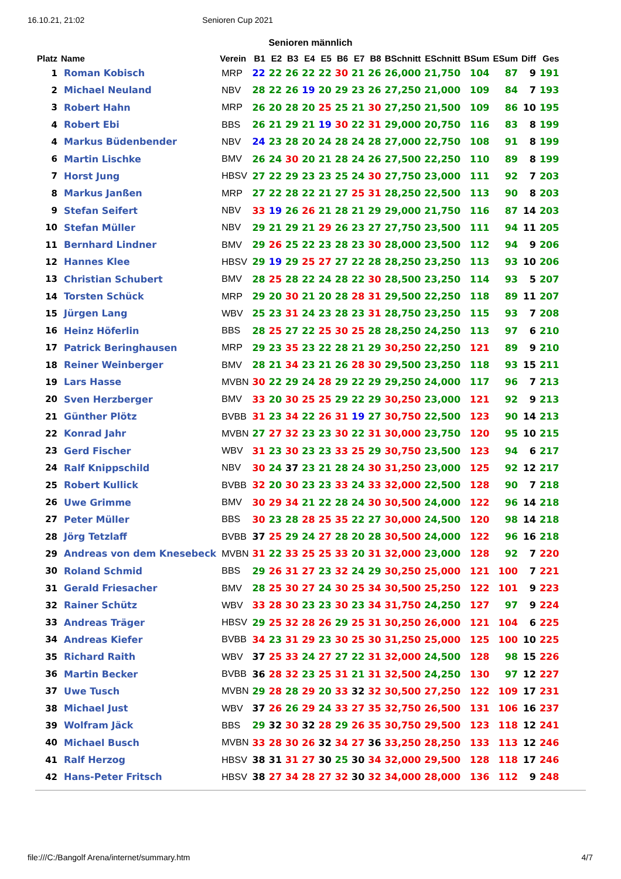16.10.21, 21:02 Senioren Cup 2021
Senioren männlich
| Platz | Name | Verein | B1 | E2 | B3 | E4 | E5 | B6 | E7 | B8 | BSchnitt | ESchnitt | BSum | ESum | Diff | Ges |
| --- | --- | --- | --- | --- | --- | --- | --- | --- | --- | --- | --- | --- | --- | --- | --- | --- |
| 1 | Roman Kobisch | MRP | 22 | 22 | 26 | 22 | 22 | 30 | 21 | 26 | 26,000 | 21,750 | 104 | 87 | 9 | 191 |
| 2 | Michael Neuland | NBV | 28 | 22 | 26 | 19 | 20 | 29 | 23 | 26 | 27,250 | 21,000 | 109 | 84 | 7 | 193 |
| 3 | Robert Hahn | MRP | 26 | 20 | 28 | 20 | 25 | 25 | 21 | 30 | 27,250 | 21,500 | 109 | 86 | 10 | 195 |
| 4 | Robert Ebi | BBS | 26 | 21 | 29 | 21 | 19 | 30 | 22 | 31 | 29,000 | 20,750 | 116 | 83 | 8 | 199 |
| 4 | Markus Büdenbender | NBV | 24 | 23 | 28 | 20 | 24 | 28 | 24 | 28 | 27,000 | 22,750 | 108 | 91 | 8 | 199 |
| 6 | Martin Lischke | BMV | 26 | 24 | 30 | 20 | 21 | 28 | 24 | 26 | 27,500 | 22,250 | 110 | 89 | 8 | 199 |
| 7 | Horst Jung | HBSV | 27 | 22 | 29 | 23 | 23 | 25 | 24 | 30 | 27,750 | 23,000 | 111 | 92 | 7 | 203 |
| 8 | Markus Janßen | MRP | 27 | 22 | 28 | 22 | 21 | 27 | 25 | 31 | 28,250 | 22,500 | 113 | 90 | 8 | 203 |
| 9 | Stefan Seifert | NBV | 33 | 19 | 26 | 26 | 21 | 28 | 21 | 29 | 29,000 | 21,750 | 116 | 87 | 14 | 203 |
| 10 | Stefan Müller | NBV | 29 | 21 | 29 | 21 | 29 | 26 | 23 | 27 | 27,750 | 23,500 | 111 | 94 | 11 | 205 |
| 11 | Bernhard Lindner | BMV | 29 | 26 | 25 | 22 | 23 | 28 | 23 | 30 | 28,000 | 23,500 | 112 | 94 | 9 | 206 |
| 12 | Hannes Klee | HBSV | 29 | 19 | 29 | 25 | 27 | 27 | 22 | 28 | 28,250 | 23,250 | 113 | 93 | 10 | 206 |
| 13 | Christian Schubert | BMV | 28 | 25 | 28 | 22 | 24 | 28 | 22 | 30 | 28,500 | 23,250 | 114 | 93 | 5 | 207 |
| 14 | Torsten Schück | MRP | 29 | 20 | 30 | 21 | 20 | 28 | 28 | 31 | 29,500 | 22,250 | 118 | 89 | 11 | 207 |
| 15 | Jürgen Lang | WBV | 25 | 23 | 31 | 24 | 23 | 28 | 23 | 31 | 28,750 | 23,250 | 115 | 93 | 7 | 208 |
| 16 | Heinz Höferlin | BBS | 28 | 25 | 27 | 22 | 25 | 30 | 25 | 28 | 28,250 | 24,250 | 113 | 97 | 6 | 210 |
| 17 | Patrick Beringhausen | MRP | 29 | 23 | 35 | 23 | 22 | 28 | 21 | 29 | 30,250 | 22,250 | 121 | 89 | 9 | 210 |
| 18 | Reiner Weinberger | BMV | 28 | 21 | 34 | 23 | 21 | 26 | 28 | 30 | 29,500 | 23,250 | 118 | 93 | 15 | 211 |
| 19 | Lars Hasse | MVBN | 30 | 22 | 29 | 24 | 28 | 29 | 22 | 29 | 29,250 | 24,000 | 117 | 96 | 7 | 213 |
| 20 | Sven Herzberger | BMV | 33 | 20 | 30 | 25 | 25 | 29 | 22 | 29 | 30,250 | 23,000 | 121 | 92 | 9 | 213 |
| 21 | Günther Plötz | BVBB | 31 | 23 | 34 | 22 | 26 | 31 | 19 | 27 | 30,750 | 22,500 | 123 | 90 | 14 | 213 |
| 22 | Konrad Jahr | MVBN | 27 | 27 | 32 | 23 | 23 | 30 | 22 | 31 | 30,000 | 23,750 | 120 | 95 | 10 | 215 |
| 23 | Gerd Fischer | WBV | 31 | 23 | 30 | 23 | 23 | 33 | 25 | 29 | 30,750 | 23,500 | 123 | 94 | 6 | 217 |
| 24 | Ralf Knippschild | NBV | 30 | 24 | 37 | 23 | 21 | 28 | 24 | 30 | 31,250 | 23,000 | 125 | 92 | 12 | 217 |
| 25 | Robert Kullick | BVBB | 32 | 20 | 30 | 23 | 23 | 33 | 24 | 33 | 32,000 | 22,500 | 128 | 90 | 7 | 218 |
| 26 | Uwe Grimme | BMV | 30 | 29 | 34 | 21 | 22 | 28 | 24 | 30 | 30,500 | 24,000 | 122 | 96 | 14 | 218 |
| 27 | Peter Müller | BBS | 30 | 23 | 28 | 28 | 25 | 35 | 22 | 27 | 30,000 | 24,500 | 120 | 98 | 14 | 218 |
| 28 | Jörg Tetzlaff | BVBB | 37 | 25 | 29 | 24 | 27 | 28 | 20 | 28 | 30,500 | 24,000 | 122 | 96 | 16 | 218 |
| 29 | Andreas von dem Knesebeck | MVBN | 31 | 22 | 33 | 25 | 25 | 33 | 20 | 31 | 32,000 | 23,000 | 128 | 92 | 7 | 220 |
| 30 | Roland Schmid | BBS | 29 | 26 | 31 | 27 | 23 | 32 | 24 | 29 | 30,250 | 25,000 | 121 | 100 | 7 | 221 |
| 31 | Gerald Friesacher | BMV | 28 | 25 | 30 | 27 | 24 | 30 | 25 | 34 | 30,500 | 25,250 | 122 | 101 | 9 | 223 |
| 32 | Rainer Schütz | WBV | 33 | 28 | 30 | 23 | 23 | 30 | 23 | 34 | 31,750 | 24,250 | 127 | 97 | 9 | 224 |
| 33 | Andreas Träger | HBSV | 29 | 25 | 32 | 28 | 26 | 29 | 25 | 31 | 30,250 | 26,000 | 121 | 104 | 6 | 225 |
| 34 | Andreas Kiefer | BVBB | 34 | 23 | 31 | 29 | 23 | 30 | 25 | 30 | 31,250 | 25,000 | 125 | 100 | 10 | 225 |
| 35 | Richard Raith | WBV | 37 | 25 | 33 | 24 | 27 | 27 | 22 | 31 | 32,000 | 24,500 | 128 | 98 | 15 | 226 |
| 36 | Martin Becker | BVBB | 36 | 28 | 32 | 23 | 25 | 31 | 21 | 31 | 32,500 | 24,250 | 130 | 97 | 12 | 227 |
| 37 | Uwe Tusch | MVBN | 29 | 28 | 28 | 29 | 20 | 33 | 32 | 32 | 30,500 | 27,250 | 122 | 109 | 17 | 231 |
| 38 | Michael Just | WBV | 37 | 26 | 26 | 29 | 24 | 33 | 27 | 35 | 32,750 | 26,500 | 131 | 106 | 16 | 237 |
| 39 | Wolfram Jäck | BBS | 29 | 32 | 30 | 32 | 28 | 29 | 26 | 35 | 30,750 | 29,500 | 123 | 118 | 12 | 241 |
| 40 | Michael Busch | MVBN | 33 | 28 | 30 | 26 | 32 | 34 | 27 | 36 | 33,250 | 28,250 | 133 | 113 | 12 | 246 |
| 41 | Ralf Herzog | HBSV | 38 | 31 | 31 | 27 | 30 | 25 | 30 | 34 | 32,000 | 29,500 | 128 | 118 | 17 | 246 |
| 42 | Hans-Peter Fritsch | HBSV | 38 | 27 | 34 | 28 | 27 | 32 | 30 | 32 | 34,000 | 28,000 | 136 | 112 | 9 | 248 |
file:///C:/Bangolf Arena/internet/summary.htm 4/7